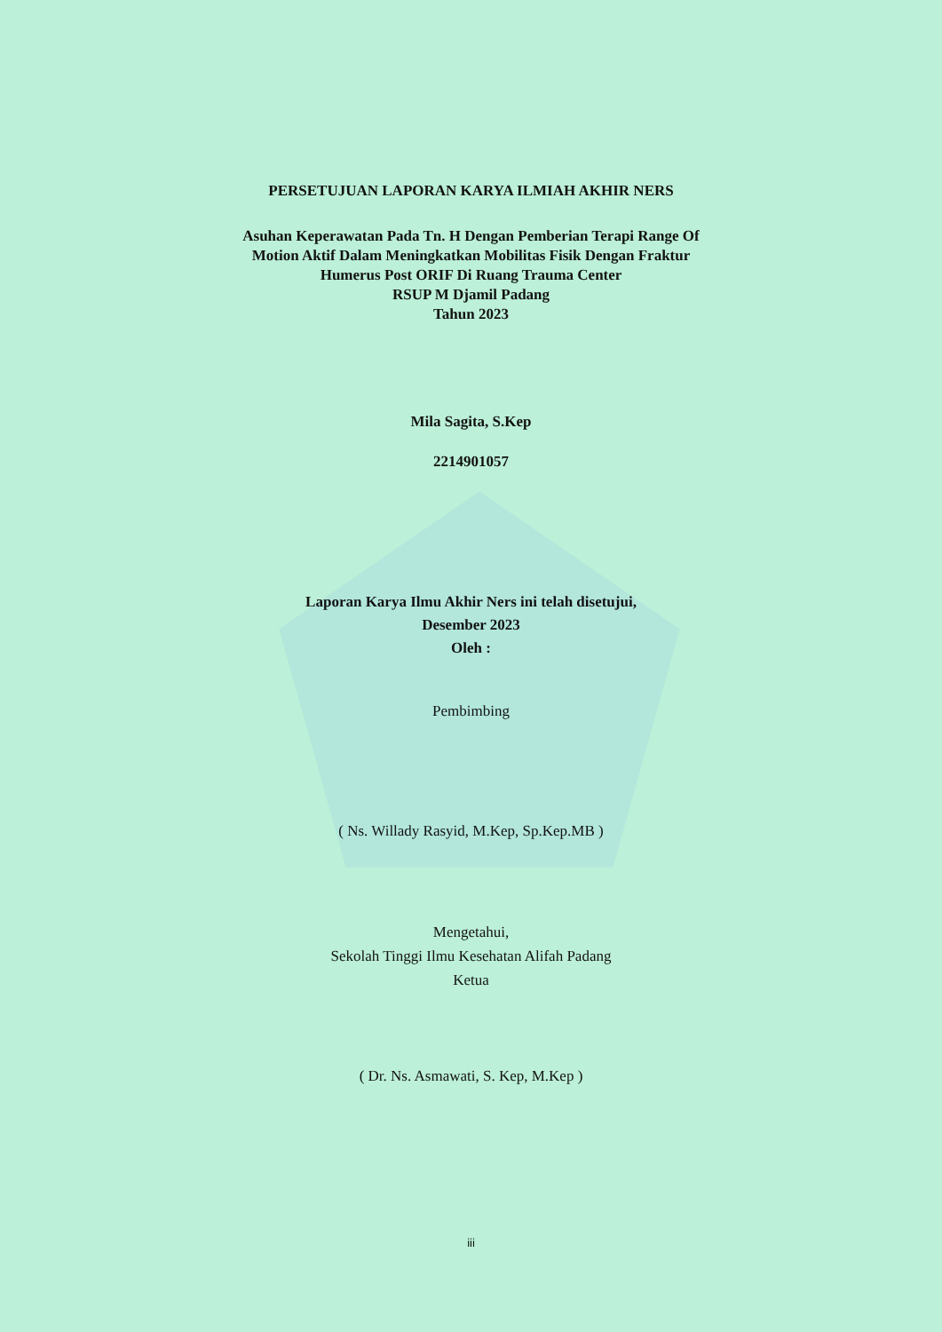PERSETUJUAN LAPORAN KARYA ILMIAH AKHIR NERS
Asuhan Keperawatan Pada Tn. H Dengan Pemberian Terapi Range Of
Motion Aktif Dalam Meningkatkan Mobilitas Fisik Dengan Fraktur
Humerus Post ORIF Di Ruang Trauma Center
RSUP M Djamil Padang
Tahun 2023
Mila Sagita, S.Kep
2214901057
Laporan Karya Ilmu Akhir Ners ini telah disetujui,
Desember 2023
Oleh :
Pembimbing
( Ns. Willady Rasyid, M.Kep, Sp.Kep.MB )
Mengetahui,
Sekolah Tinggi Ilmu Kesehatan Alifah Padang
Ketua
( Dr. Ns. Asmawati, S. Kep, M.Kep )
iii